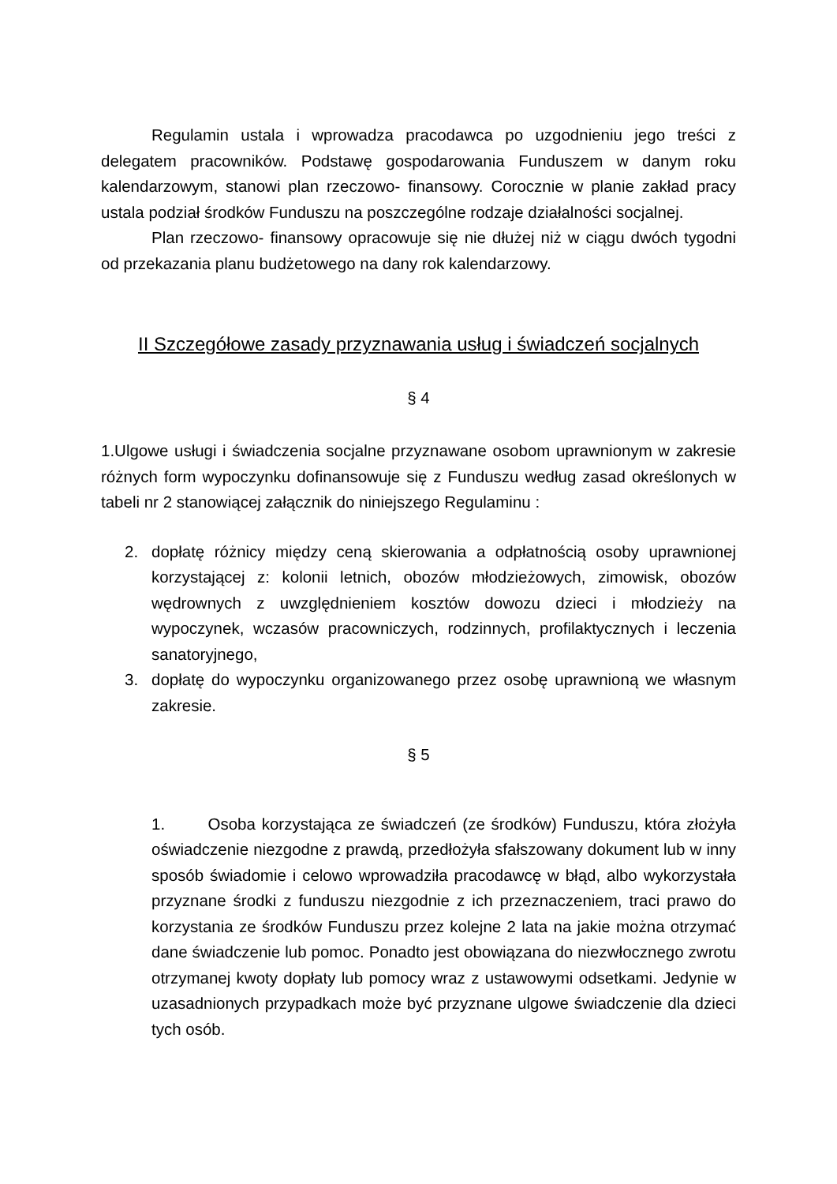Regulamin ustala i wprowadza pracodawca po uzgodnieniu jego treści z delegatem pracowników. Podstawę gospodarowania Funduszem w danym roku kalendarzowym, stanowi plan rzeczowo- finansowy. Corocznie w planie zakład pracy ustala podział środków Funduszu na poszczególne rodzaje działalności socjalnej.
Plan rzeczowo- finansowy opracowuje się nie dłużej niż w ciągu dwóch tygodni od przekazania planu budżetowego na dany rok kalendarzowy.
II Szczegółowe zasady przyznawania usług i świadczeń socjalnych
§ 4
1.Ulgowe usługi i świadczenia socjalne przyznawane osobom uprawnionym w zakresie różnych form wypoczynku dofinansowuje się z Funduszu według zasad określonych w tabeli nr 2 stanowiącej załącznik do niniejszego Regulaminu :
2. dopłatę różnicy między ceną skierowania a odpłatnością osoby uprawnionej korzystającej z: kolonii letnich, obozów młodzieżowych, zimowisk, obozów wędrownych z uwzględnieniem kosztów dowozu dzieci i młodzieży na wypoczynek, wczasów pracowniczych, rodzinnych, profilaktycznych i leczenia sanatoryjnego,
3. dopłatę do wypoczynku organizowanego przez osobę uprawnioną we własnym zakresie.
§ 5
1. Osoba korzystająca ze świadczeń (ze środków) Funduszu, która złożyła oświadczenie niezgodne z prawdą, przedłożyła sfałszowany dokument lub w inny sposób świadomie i celowo wprowadziła pracodawcę w błąd, albo wykorzystała przyznane środki z funduszu niezgodnie z ich przeznaczeniem, traci prawo do korzystania ze środków Funduszu przez kolejne 2 lata na jakie można otrzymać dane świadczenie lub pomoc. Ponadto jest obowiązana do niezwłocznego zwrotu otrzymanej kwoty dopłaty lub pomocy wraz z ustawowymi odsetkami. Jedynie w uzasadnionych przypadkach może być przyznane ulgowe świadczenie dla dzieci tych osób.